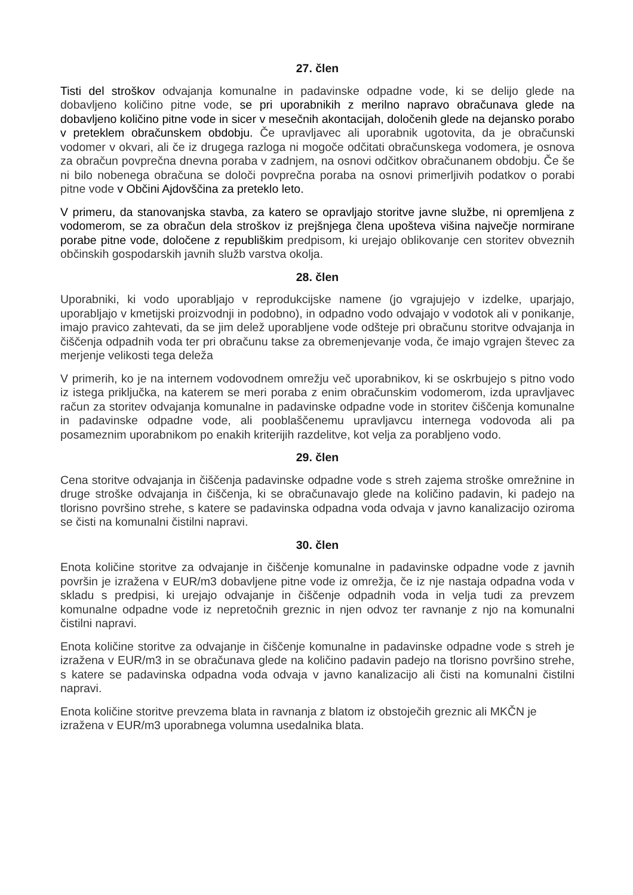27. člen
Tisti del stroškov odvajanja komunalne in padavinske odpadne vode, ki se delijo glede na dobavljeno količino pitne vode, se pri uporabnikih z merilno napravo obračunava glede na dobavljeno količino pitne vode in sicer v mesečnih akontacijah, določenih glede na dejansko porabo v preteklem obračunskem obdobju. Če upravljavec ali uporabnik ugotovita, da je obračunski vodomer v okvari, ali če iz drugega razloga ni mogoče odčitati obračunskega vodomera, je osnova za obračun povprečna dnevna poraba v zadnjem, na osnovi odčitkov obračunanem obdobju. Če še ni bilo nobenega obračuna se določi povprečna poraba na osnovi primerljivih podatkov o porabi pitne vode v Občini Ajdovščina za preteklo leto.
V primeru, da stanovanjska stavba, za katero se opravljajo storitve javne službe, ni opremljena z vodomerom, se za obračun dela stroškov iz prejšnjega člena upošteva višina največje normirane porabe pitne vode, določene z republiškim predpisom, ki urejajo oblikovanje cen storitev obveznih občinskih gospodarskih javnih služb varstva okolja.
28. člen
Uporabniki, ki vodo uporabljajo v reprodukcijske namene (jo vgrajujejo v izdelke, uparjajo, uporabljajo v kmetijski proizvodnji in podobno), in odpadno vodo odvajajo v vodotok ali v ponikanje, imajo pravico zahtevati, da se jim delež uporabljene vode odšteje pri obračunu storitve odvajanja in čiščenja odpadnih voda ter pri obračunu takse za obremenjevanje voda, če imajo vgrajen števec za merjenje velikosti tega deleža
V primerih, ko je na internem vodovodnem omrežju več uporabnikov, ki se oskrbujejo s pitno vodo iz istega priključka, na katerem se meri poraba z enim obračunskim vodomerom, izda upravljavec račun za storitev odvajanja komunalne in padavinske odpadne vode in storitev čiščenja komunalne in padavinske odpadne vode, ali pooblaščenemu upravljavcu internega vodovoda ali pa posameznim uporabnikom po enakih kriterijih razdelitve, kot velja za porabljeno vodo.
29. člen
Cena storitve odvajanja in čiščenja padavinske odpadne vode s streh zajema stroške omrežnine in druge stroške odvajanja in čiščenja, ki se obračunavajo glede na količino padavin, ki padejo na tlorisno površino strehe, s katere se padavinska odpadna voda odvaja v javno kanalizacijo oziroma se čisti na komunalni čistilni napravi.
30. člen
Enota količine storitve za odvajanje in čiščenje komunalne in padavinske odpadne vode z javnih površin je izražena v EUR/m3 dobavljene pitne vode iz omrežja, če iz nje nastaja odpadna voda v skladu s predpisi, ki urejajo odvajanje in čiščenje odpadnih voda in velja tudi za prevzem komunalne odpadne vode iz nepretočnih greznic in njen odvoz ter ravnanje z njo na komunalni čistilni napravi.
Enota količine storitve za odvajanje in čiščenje komunalne in padavinske odpadne vode s streh je izražena v EUR/m3 in se obračunava glede na količino padavin padejo na tlorisno površino strehe, s katere se padavinska odpadna voda odvaja v javno kanalizacijo ali čisti na komunalni čistilni napravi.
Enota količine storitve prevzema blata in ravnanja z blatom iz obstoječih greznic ali MKČN je izražena v EUR/m3 uporabnega volumna usedalnika blata.